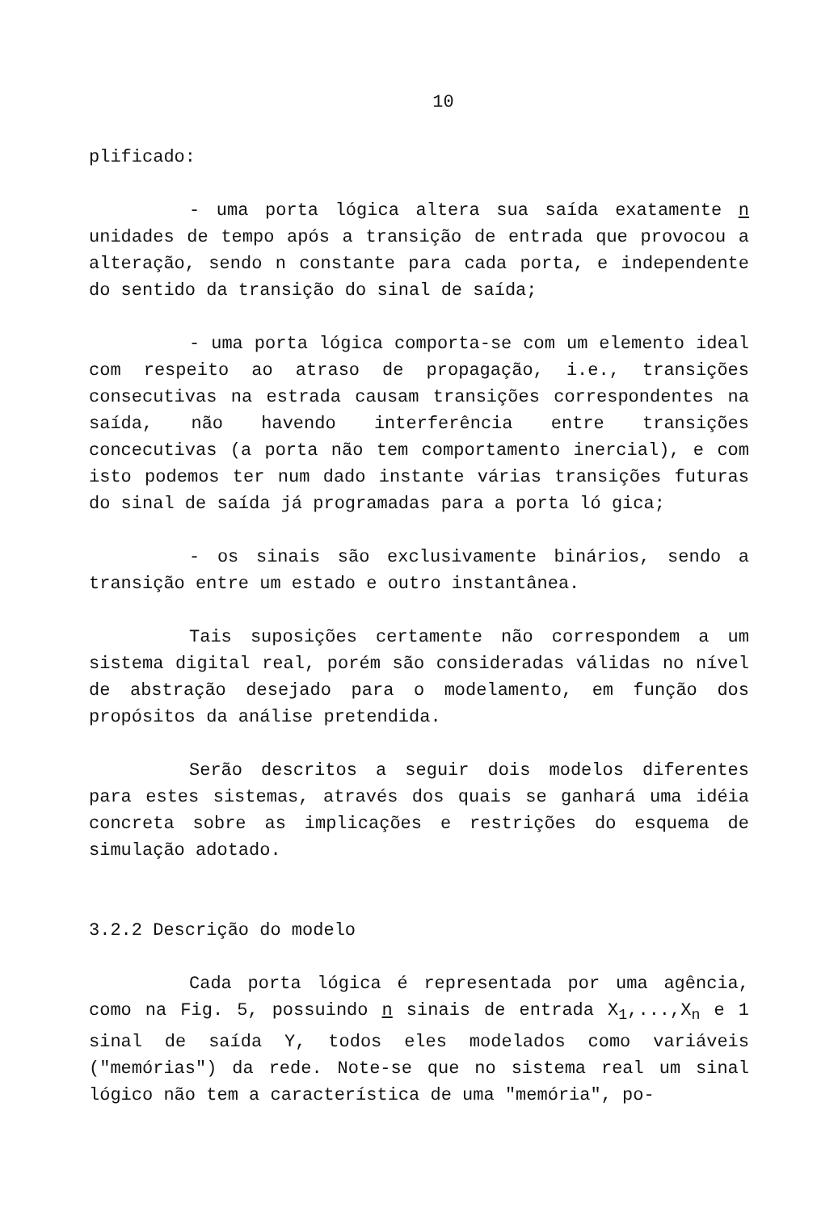10
plificado:
- uma porta lógica altera sua saída exatamente n unidades de tempo após a transição de entrada que provocou a alteração, sendo n constante para cada porta, e independente do sentido da transição do sinal de saída;
- uma porta lógica comporta-se com um elemento ideal com respeito ao atraso de propagação, i.e., transições consecutivas na estrada causam transições correspondentes na saída, não havendo interferência entre transições concecutivas (a porta não tem comportamento inercial), e com isto podemos ter num dado instante várias transições futuras do sinal de saída já programadas para a porta ló gica;
- os sinais são exclusivamente binários, sendo a transição entre um estado e outro instantânea.
Tais suposições certamente não correspondem a um sistema digital real, porém são consideradas válidas no nível de abstração desejado para o modelamento, em função dos propósitos da análise pretendida.
Serão descritos a seguir dois modelos diferentes para estes sistemas, através dos quais se ganhará uma idéia concreta sobre as implicações e restrições do esquema de simulação adotado.
3.2.2 Descrição do modelo
Cada porta lógica é representada por uma agência, como na Fig. 5, possuindo n sinais de entrada X<sub>1</sub>,...,X<sub>n</sub> e 1 sinal de saída Y, todos eles modelados como variáveis ("memórias") da rede. Note-se que no sistema real um sinal lógico não tem a característica de uma "memória", po-